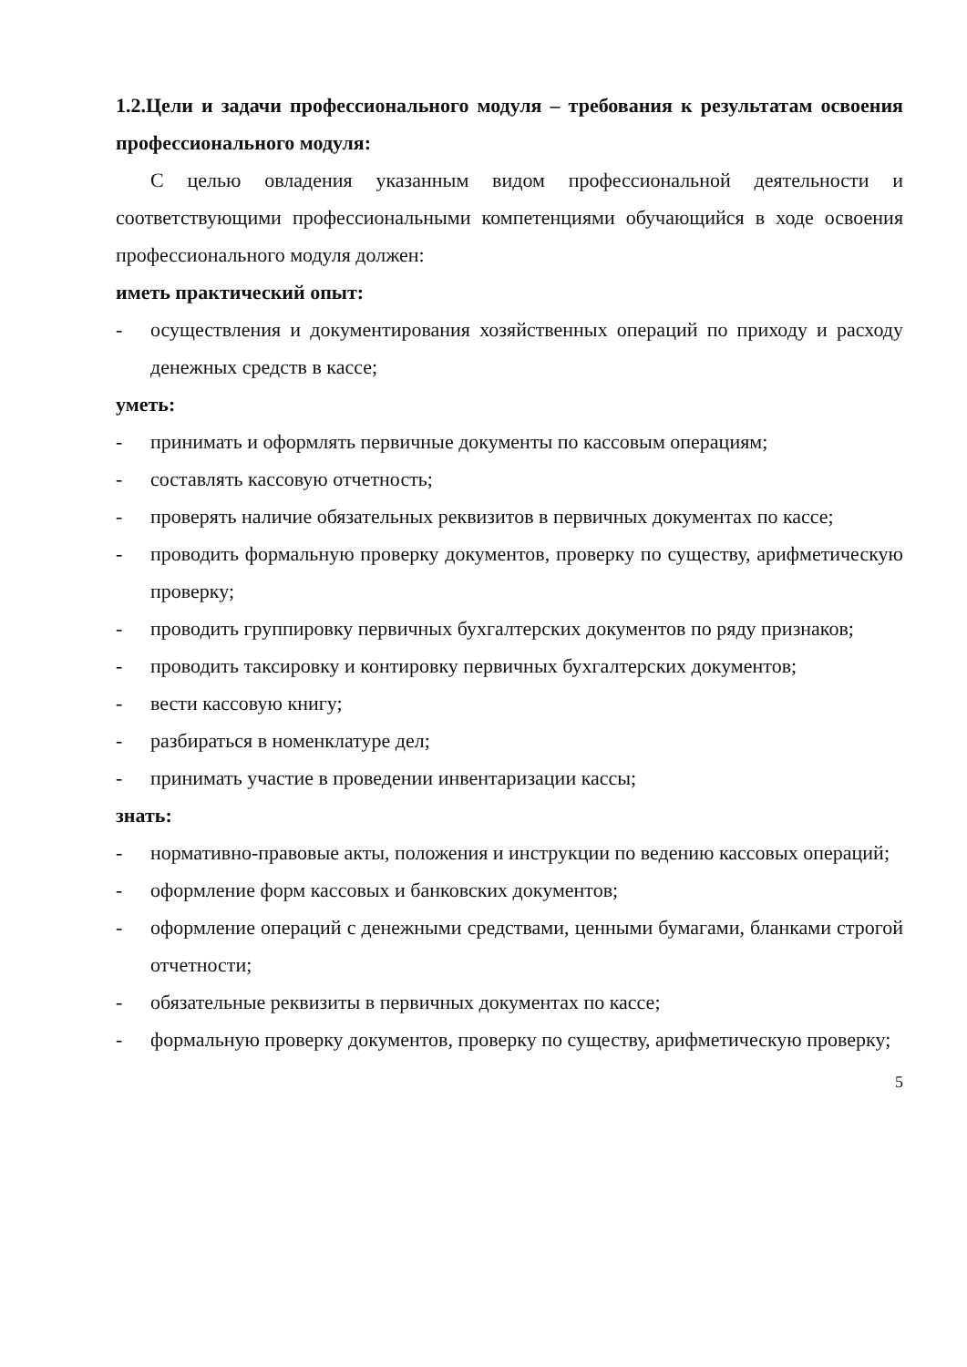1.2.Цели и задачи профессионального модуля – требования к результатам освоения профессионального модуля:
С целью овладения указанным видом профессиональной деятельности и соответствующими профессиональными компетенциями обучающийся в ходе освоения профессионального модуля должен:
иметь практический опыт:
- осуществления и документирования хозяйственных операций по приходу и расходу денежных средств в кассе;
уметь:
- принимать и оформлять первичные документы по кассовым операциям;
- составлять кассовую отчетность;
- проверять наличие обязательных реквизитов в первичных документах по кассе;
- проводить формальную проверку документов, проверку по существу, арифметическую проверку;
- проводить группировку первичных бухгалтерских документов по ряду признаков;
- проводить таксировку и контировку первичных бухгалтерских документов;
- вести кассовую книгу;
- разбираться в номенклатуре дел;
- принимать участие в проведении инвентаризации кассы;
знать:
- нормативно-правовые акты, положения и инструкции по ведению кассовых операций;
- оформление форм кассовых и банковских документов;
- оформление операций с денежными средствами, ценными бумагами, бланками строгой отчетности;
- обязательные реквизиты в первичных документах по кассе;
- формальную проверку документов, проверку по существу, арифметическую проверку;
5